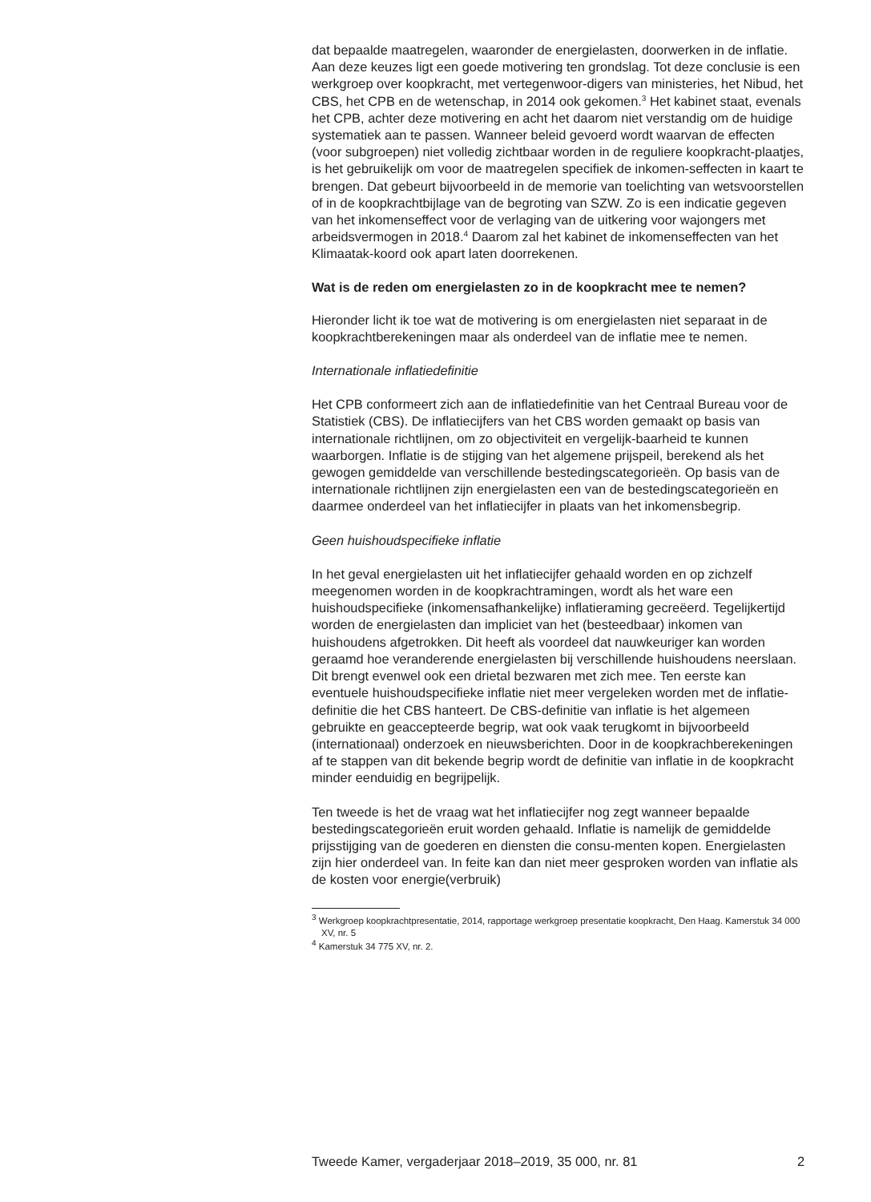dat bepaalde maatregelen, waaronder de energielasten, doorwerken in de inflatie. Aan deze keuzes ligt een goede motivering ten grondslag. Tot deze conclusie is een werkgroep over koopkracht, met vertegenwoor-digers van ministeries, het Nibud, het CBS, het CPB en de wetenschap, in 2014 ook gekomen.<sup>3</sup> Het kabinet staat, evenals het CPB, achter deze motivering en acht het daarom niet verstandig om de huidige systematiek aan te passen. Wanneer beleid gevoerd wordt waarvan de effecten (voor subgroepen) niet volledig zichtbaar worden in de reguliere koopkracht-plaatjes, is het gebruikelijk om voor de maatregelen specifiek de inkomen-seffecten in kaart te brengen. Dat gebeurt bijvoorbeeld in de memorie van toelichting van wetsvoorstellen of in de koopkrachtbijlage van de begroting van SZW. Zo is een indicatie gegeven van het inkomenseffect voor de verlaging van de uitkering voor wajongers met arbeidsvermogen in 2018.<sup>4</sup> Daarom zal het kabinet de inkomenseffecten van het Klimaatak-koord ook apart laten doorrekenen.
Wat is de reden om energielasten zo in de koopkracht mee te nemen?
Hieronder licht ik toe wat de motivering is om energielasten niet separaat in de koopkrachtberekeningen maar als onderdeel van de inflatie mee te nemen.
Internationale inflatiedefinitie
Het CPB conformeert zich aan de inflatiedefinitie van het Centraal Bureau voor de Statistiek (CBS). De inflatiecijfers van het CBS worden gemaakt op basis van internationale richtlijnen, om zo objectiviteit en vergelijk-baarheid te kunnen waarborgen. Inflatie is de stijging van het algemene prijspeil, berekend als het gewogen gemiddelde van verschillende bestedingscategorieën. Op basis van de internationale richtlijnen zijn energielasten een van de bestedingscategorieën en daarmee onderdeel van het inflatiecijfer in plaats van het inkomensbegrip.
Geen huishoudspecifieke inflatie
In het geval energielasten uit het inflatiecijfer gehaald worden en op zichzelf meegenomen worden in de koopkrachtramingen, wordt als het ware een huishoudspecifieke (inkomensafhankelijke) inflatieraming gecreëerd. Tegelijkertijd worden de energielasten dan impliciet van het (besteedbaar) inkomen van huishoudens afgetrokken. Dit heeft als voordeel dat nauwkeuriger kan worden geraamd hoe veranderende energielasten bij verschillende huishoudens neerslaan. Dit brengt evenwel ook een drietal bezwaren met zich mee. Ten eerste kan eventuele huishoudspecifieke inflatie niet meer vergeleken worden met de inflatie-definitie die het CBS hanteert. De CBS-definitie van inflatie is het algemeen gebruikte en geaccepteerde begrip, wat ook vaak terugkomt in bijvoorbeeld (internationaal) onderzoek en nieuwsberichten. Door in de koopkrachberekeningen af te stappen van dit bekende begrip wordt de definitie van inflatie in de koopkracht minder eenduidig en begrijpelijk.
Ten tweede is het de vraag wat het inflatiecijfer nog zegt wanneer bepaalde bestedingscategorieën eruit worden gehaald. Inflatie is namelijk de gemiddelde prijsstijging van de goederen en diensten die consu-menten kopen. Energielasten zijn hier onderdeel van. In feite kan dan niet meer gesproken worden van inflatie als de kosten voor energie(verbruik)
<sup>3</sup> Werkgroep koopkrachtpresentatie, 2014, rapportage werkgroep presentatie koopkracht, Den Haag. Kamerstuk 34 000 XV, nr. 5
<sup>4</sup> Kamerstuk 34 775 XV, nr. 2.
Tweede Kamer, vergaderjaar 2018–2019, 35 000, nr. 81 2